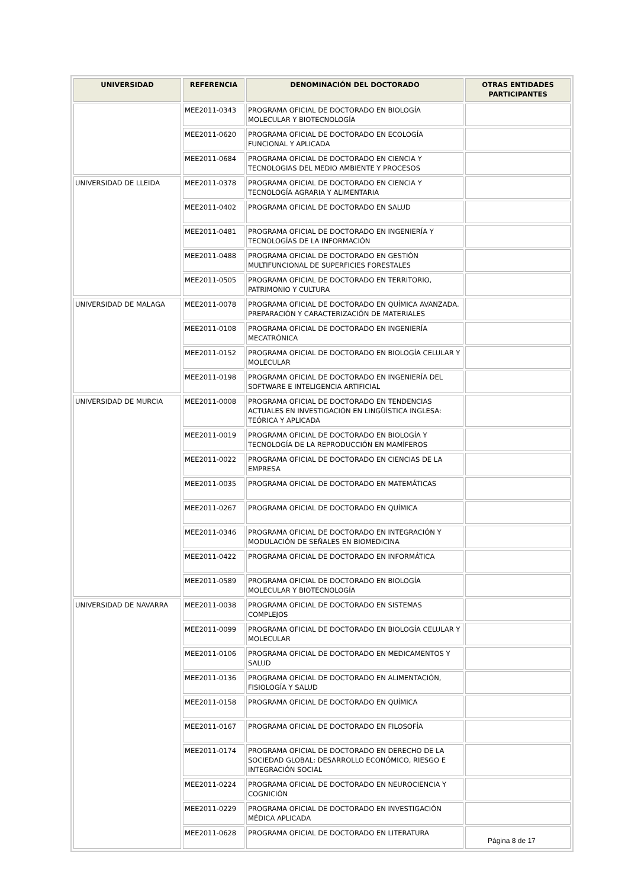| UNIVERSIDAD | REFERENCIA | DENOMINACIÓN DEL DOCTORADO | OTRAS ENTIDADES PARTICIPANTES |
| --- | --- | --- | --- |
| | MEE2011-0343 | PROGRAMA OFICIAL DE DOCTORADO EN BIOLOGÍA MOLECULAR Y BIOTECNOLOGÍA | |
| | MEE2011-0620 | PROGRAMA OFICIAL DE DOCTORADO EN ECOLOGÍA FUNCIONAL Y APLICADA | |
| | MEE2011-0684 | PROGRAMA OFICIAL DE DOCTORADO EN CIENCIA Y TECNOLOGIAS DEL MEDIO AMBIENTE Y PROCESOS | |
| UNIVERSIDAD DE LLEIDA | MEE2011-0378 | PROGRAMA OFICIAL DE DOCTORADO EN CIENCIA Y TECNOLOGÍA AGRARIA Y ALIMENTARIA | |
| | MEE2011-0402 | PROGRAMA OFICIAL DE DOCTORADO EN SALUD | |
| | MEE2011-0481 | PROGRAMA OFICIAL DE DOCTORADO EN INGENIERÍA Y TECNOLOGÍAS DE LA INFORMACIÓN | |
| | MEE2011-0488 | PROGRAMA OFICIAL DE DOCTORADO EN GESTIÓN MULTIFUNCIONAL DE SUPERFICIES FORESTALES | |
| | MEE2011-0505 | PROGRAMA OFICIAL DE DOCTORADO EN TERRITORIO, PATRIMONIO Y CULTURA | |
| UNIVERSIDAD DE MALAGA | MEE2011-0078 | PROGRAMA OFICIAL DE DOCTORADO EN QUÍMICA AVANZADA. PREPARACIÓN Y CARACTERIZACIÓN DE MATERIALES | |
| | MEE2011-0108 | PROGRAMA OFICIAL DE DOCTORADO EN INGENIERÍA MECATRÓNICA | |
| | MEE2011-0152 | PROGRAMA OFICIAL DE DOCTORADO EN BIOLOGÍA CELULAR Y MOLECULAR | |
| | MEE2011-0198 | PROGRAMA OFICIAL DE DOCTORADO EN INGENIERÍA DEL SOFTWARE E INTELIGENCIA ARTIFICIAL | |
| UNIVERSIDAD DE MURCIA | MEE2011-0008 | PROGRAMA OFICIAL DE DOCTORADO EN TENDENCIAS ACTUALES EN INVESTIGACIÓN EN LINGÜÍSTICA INGLESA: TEÓRICA Y APLICADA | |
| | MEE2011-0019 | PROGRAMA OFICIAL DE DOCTORADO EN BIOLOGÍA Y TECNOLOGÍA DE LA REPRODUCCIÓN EN MAMÍFEROS | |
| | MEE2011-0022 | PROGRAMA OFICIAL DE DOCTORADO EN CIENCIAS DE LA EMPRESA | |
| | MEE2011-0035 | PROGRAMA OFICIAL DE DOCTORADO EN MATEMÁTICAS | |
| | MEE2011-0267 | PROGRAMA OFICIAL DE DOCTORADO EN QUÍMICA | |
| | MEE2011-0346 | PROGRAMA OFICIAL DE DOCTORADO EN INTEGRACIÓN Y MODULACIÓN DE SEÑALES EN BIOMEDICINA | |
| | MEE2011-0422 | PROGRAMA OFICIAL DE DOCTORADO EN INFORMÁTICA | |
| | MEE2011-0589 | PROGRAMA OFICIAL DE DOCTORADO EN BIOLOGÍA MOLECULAR Y BIOTECNOLOGÍA | |
| UNIVERSIDAD DE NAVARRA | MEE2011-0038 | PROGRAMA OFICIAL DE DOCTORADO EN SISTEMAS COMPLEJOS | |
| | MEE2011-0099 | PROGRAMA OFICIAL DE DOCTORADO EN BIOLOGÍA CELULAR Y MOLECULAR | |
| | MEE2011-0106 | PROGRAMA OFICIAL DE DOCTORADO EN MEDICAMENTOS Y SALUD | |
| | MEE2011-0136 | PROGRAMA OFICIAL DE DOCTORADO EN ALIMENTACIÓN, FISIOLOGÍA Y SALUD | |
| | MEE2011-0158 | PROGRAMA OFICIAL DE DOCTORADO EN QUÍMICA | |
| | MEE2011-0167 | PROGRAMA OFICIAL DE DOCTORADO EN FILOSOFÍA | |
| | MEE2011-0174 | PROGRAMA OFICIAL DE DOCTORADO EN DERECHO DE LA SOCIEDAD GLOBAL: DESARROLLO ECONÓMICO, RIESGO E INTEGRACIÓN SOCIAL | |
| | MEE2011-0224 | PROGRAMA OFICIAL DE DOCTORADO EN NEUROCIENCIA Y COGNICIÓN | |
| | MEE2011-0229 | PROGRAMA OFICIAL DE DOCTORADO EN INVESTIGACIÓN MÉDICA APLICADA | |
| | MEE2011-0628 | PROGRAMA OFICIAL DE DOCTORADO EN LITERATURA | |
Página 8 de 17